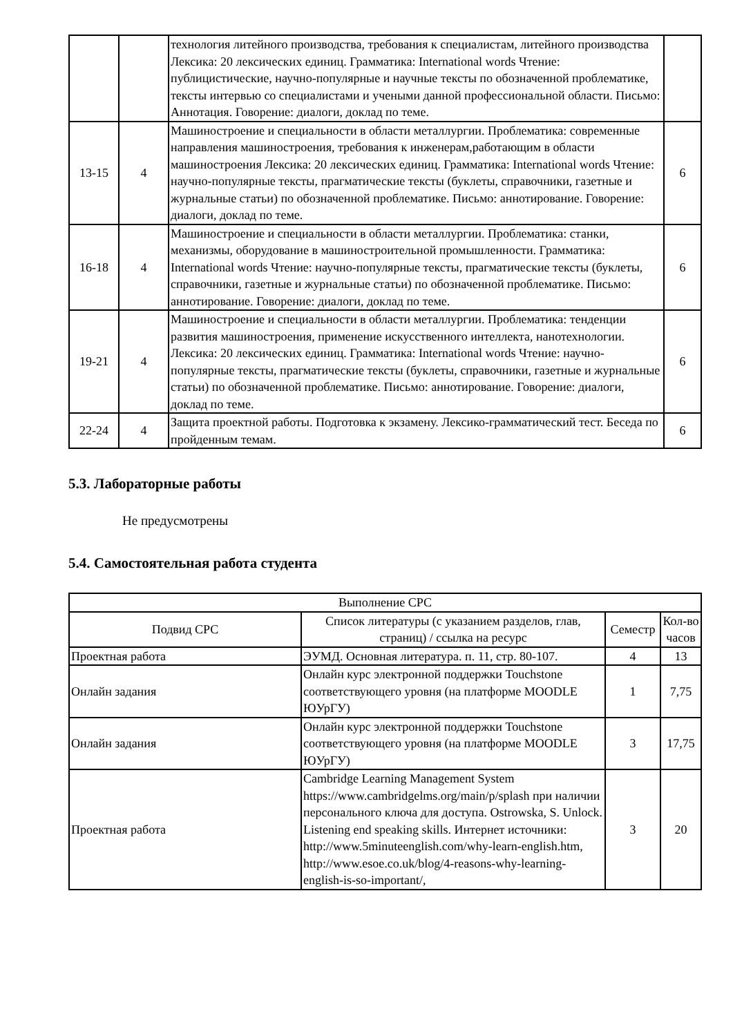| | | технология литейного производства, требования к специалистам, литейного производства Лексика: 20 лексических единиц. Грамматика: International words Чтение: публицистические, научно-популярные и научные тексты по обозначенной проблематике, тексты интервью со специалистами и учеными данной профессиональной области. Письмо: Аннотация. Говорение: диалоги, доклад по теме. | |
| 13-15 | 4 | Машиностроение и специальности в области металлургии. Проблематика: современные направления машиностроения, требования к инженерам,работающим в области машиностроения Лексика: 20 лексических единиц. Грамматика: International words Чтение: научно-популярные тексты, прагматические тексты (буклеты, справочники, газетные и журнальные статьи) по обозначенной проблематике. Письмо: аннотирование. Говорение: диалоги, доклад по теме. | 6 |
| 16-18 | 4 | Машиностроение и специальности в области металлургии. Проблематика: станки, механизмы, оборудование в машиностроительной промышленности. Грамматика: International words Чтение: научно-популярные тексты, прагматические тексты (буклеты, справочники, газетные и журнальные статьи) по обозначенной проблематике. Письмо: аннотирование. Говорение: диалоги, доклад по теме. | 6 |
| 19-21 | 4 | Машиностроение и специальности в области металлургии. Проблематика: тенденции развития машиностроения, применение искусственного интеллекта, нанотехнологии. Лексика: 20 лексических единиц. Грамматика: International words Чтение: научно-популярные тексты, прагматические тексты (буклеты, справочники, газетные и журнальные статьи) по обозначенной проблематике. Письмо: аннотирование. Говорение: диалоги, доклад по теме. | 6 |
| 22-24 | 4 | Защита проектной работы. Подготовка к экзамену. Лексико-грамматический тест. Беседа по пройденным темам. | 6 |
5.3. Лабораторные работы
Не предусмотрены
5.4. Самостоятельная работа студента
| Выполнение СРС | | | |
| --- | --- | --- | --- |
| Подвид СРС | Список литературы (с указанием разделов, глав, страниц) / ссылка на ресурс | Семестр | Кол-во часов |
| Проектная работа | ЭУМД. Основная литература. п. 11, стр. 80-107. | 4 | 13 |
| Онлайн задания | Онлайн курс электронной поддержки Touchstone соответствующего уровня (на платформе MOODLE ЮУрГУ) | 1 | 7,75 |
| Онлайн задания | Онлайн курс электронной поддержки Touchstone соответствующего уровня (на платформе MOODLE ЮУрГУ) | 3 | 17,75 |
| Проектная работа | Cambridge Learning Management System https://www.cambridgelms.org/main/p/splash при наличии персонального ключа для доступа. Ostrowska, S. Unlock. Listening end speaking skills. Интернет источники: http://www.5minuteenglish.com/why-learn-english.htm, http://www.esoe.co.uk/blog/4-reasons-why-learning-english-is-so-important/, | 3 | 20 |